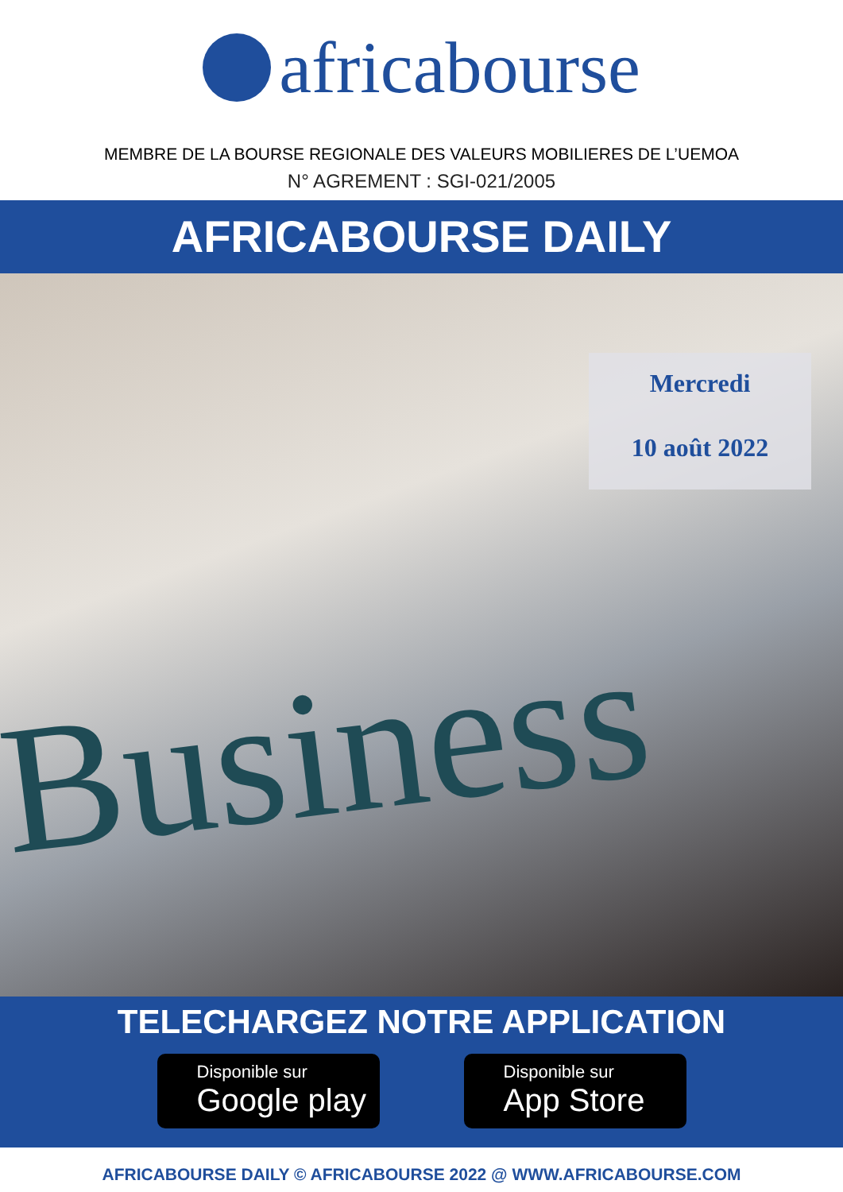africabourse
MEMBRE DE LA BOURSE REGIONALE DES VALEURS MOBILIERES DE L’UEMOA
N° AGREMENT : SGI-021/2005
AFRICABOURSE DAILY
Mercredi
10 août 2022
Business
TELECHARGEZ NOTRE APPLICATION
Disponible sur
Google play
Disponible sur
App Store
AFRICABOURSE DAILY © AFRICABOURSE 2022 @ WWW.AFRICABOURSE.COM